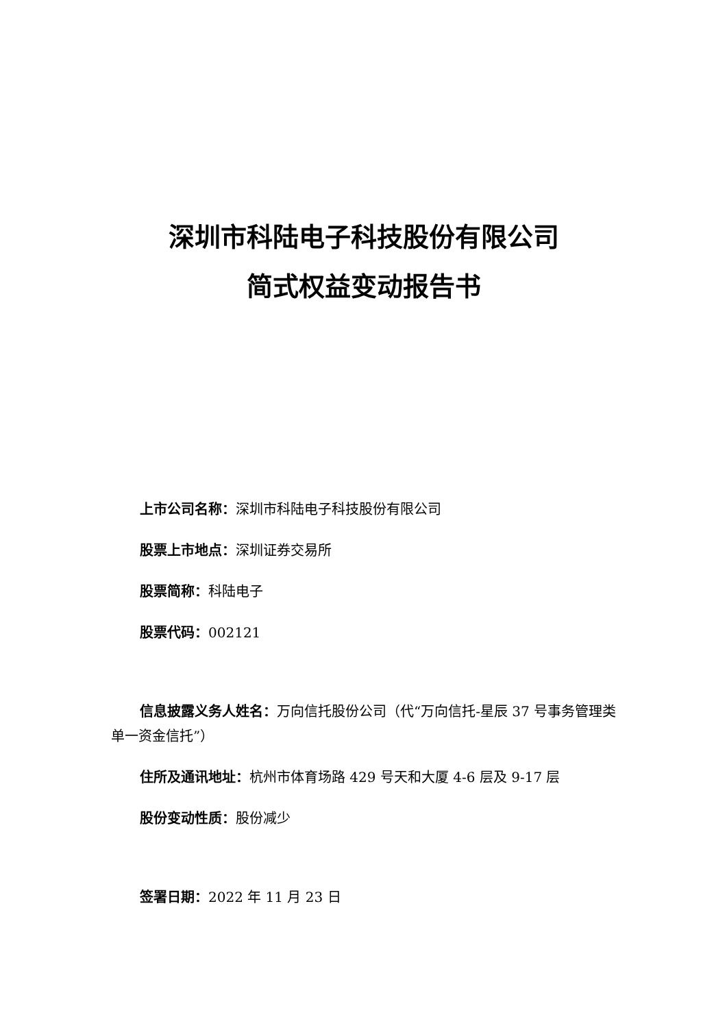深圳市科陆电子科技股份有限公司
简式权益变动报告书
上市公司名称：深圳市科陆电子科技股份有限公司
股票上市地点：深圳证券交易所
股票简称：科陆电子
股票代码：002121
信息披露义务人姓名：万向信托股份公司（代“万向信托-星辰 37 号事务管理类单一资金信托”）
住所及通讯地址：杭州市体育场路 429 号天和大厦 4-6 层及 9-17 层
股份变动性质：股份减少
签署日期：2022 年 11 月 23 日